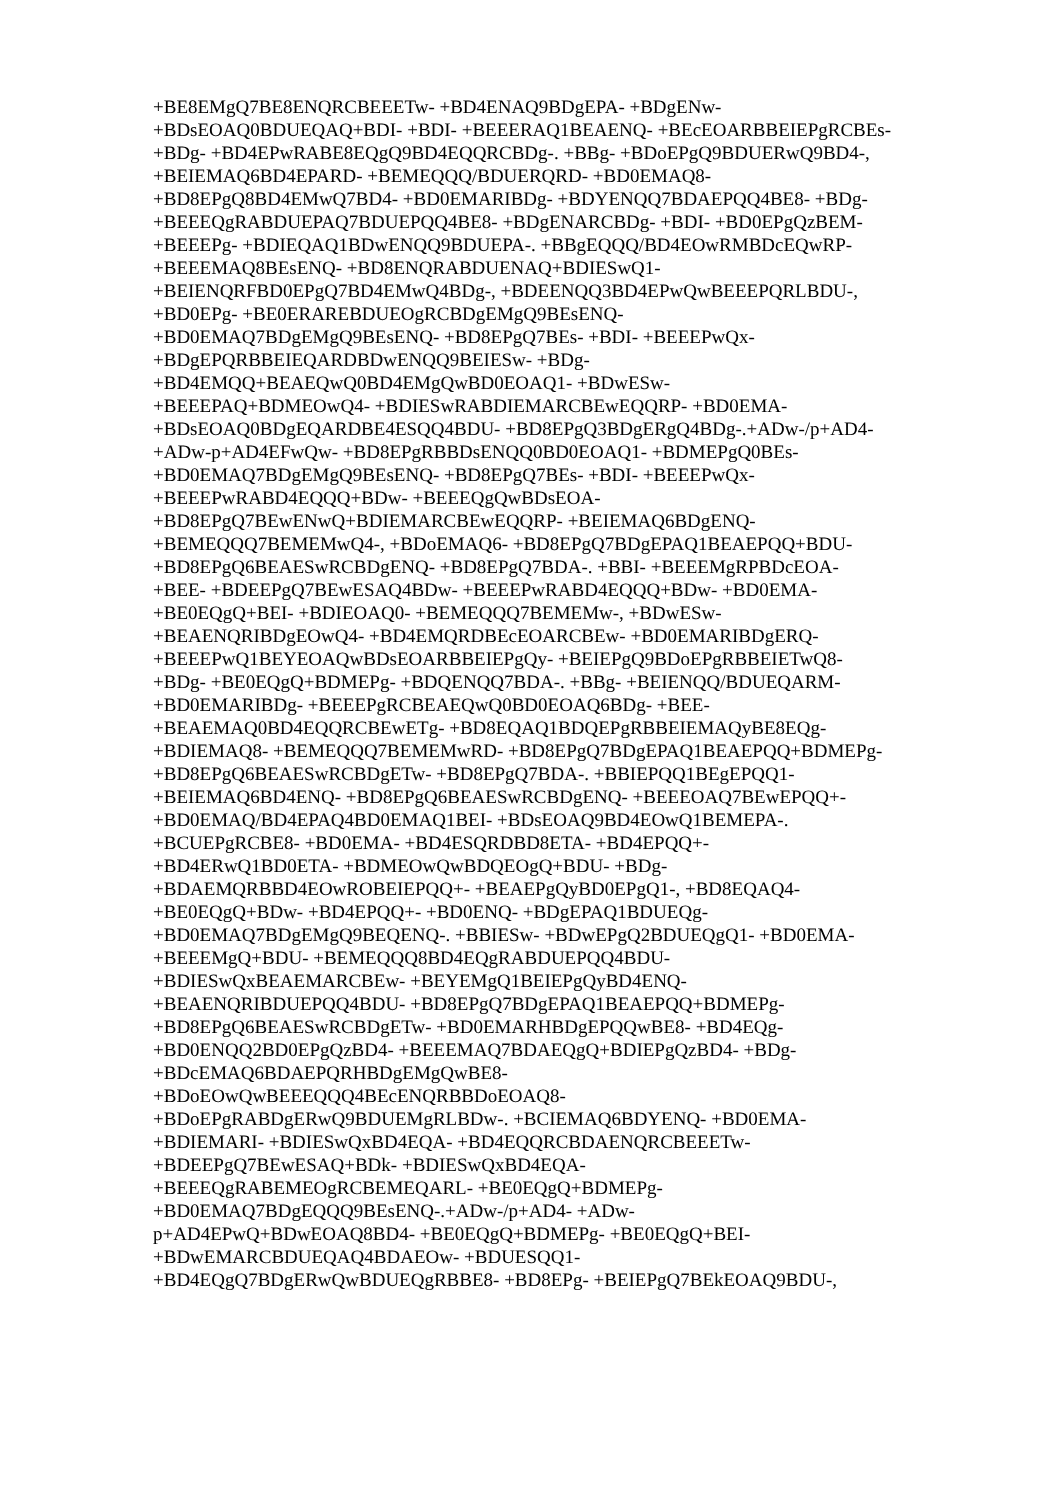+BE8EMgQ7BE8ENQRCBEEETw- +BD4ENAQ9BDgEPA- +BDgENw-
+BDsEOAQ0BDUEQAQ+BDI- +BDI- +BEEERAQ1BEAENQ- +BEcEOARBBEIEPgRCBEs-
+BDg- +BD4EPwRABE8EQgQ9BD4EQQRCBDg-. +BBg- +BDoEPgQ9BDUERwQ9BD4-,
+BEIEMAQ6BD4EPARD- +BEMEQQQ/BDUERQRD- +BD0EMAQ8-
+BD8EPgQ8BD4EMwQ7BD4- +BD0EMARIBDg- +BDYENQQ7BDAEPQQ4BE8- +BDg-
+BEEEQgRABDUEPAQ7BDUEPQQ4BE8- +BDgENARCBDg- +BDI- +BD0EPgQzBEM-
+BEEEPg- +BDIEQAQ1BDwENQQ9BDUEPA-. +BBgEQQQ/BD4EOwRMBDcEQwRP-
+BEEEMAQ8BEsENQ- +BD8ENQRABDUENAQ+BDIESwQ1-
+BEIENQRFBD0EPgQ7BD4EMwQ4BDg-, +BDEENQQ3BD4EPwQwBEEEPQRLBDU-,
+BD0EPg- +BE0ERAREBDUEOgRCBDgEMgQ9BEsENQ-
+BD0EMAQ7BDgEMgQ9BEsENQ- +BD8EPgQ7BEs- +BDI- +BEEEPwQx-
+BDgEPQRBBEIEQARDBDwENQQ9BEIESw- +BDg-
+BD4EMQQ+BEAEQwQ0BD4EMgQwBD0EOAQ1- +BDwESw-
+BEEEPAQ+BDMEOwQ4- +BDIESwRABDIEMARCBEwEQQRP- +BD0EMA-
+BDsEOAQ0BDgEQARDBE4ESQQ4BDU- +BD8EPgQ3BDgERgQ4BDg-.+ADw-/p+AD4-
+ADw-p+AD4EFwQw- +BD8EPgRBBDsENQQ0BD0EOAQ1- +BDMEPgQ0BEs-
+BD0EMAQ7BDgEMgQ9BEsENQ- +BD8EPgQ7BEs- +BDI- +BEEEPwQx-
+BEEEPwRABD4EQQQ+BDw- +BEEEQgQwBDsEOA-
+BD8EPgQ7BEwENwQ+BDIEMARCBEwEQQRP- +BEIEMAQ6BDgENQ-
+BEMEQQQ7BEMEMwQ4-, +BDoEMAQ6- +BD8EPgQ7BDgEPAQ1BEAEPQQ+BDU-
+BD8EPgQ6BEAESwRCBDgENQ- +BD8EPgQ7BDA-. +BBI- +BEEEMgRPBDcEOA-
+BEE- +BDEEPgQ7BEwESAQ4BDw- +BEEEPwRABD4EQQQ+BDw- +BD0EMA-
+BE0EQgQ+BEI- +BDIEOAQ0- +BEMEQQQ7BEMEMw-, +BDwESw-
+BEAENQRIBDgEOwQ4- +BD4EMQRDBEcEOARCBEw- +BD0EMARIBDgERQ-
+BEEEPwQ1BEYEOAQwBDsEOARBBEIEPgQy- +BEIEPgQ9BDoEPgRBBEIETwQ8-
+BDg- +BE0EQgQ+BDMEPg- +BDQENQQ7BDA-. +BBg- +BEIENQQ/BDUEQARM-
+BD0EMARIBDg- +BEEEPgRCBEAEQwQ0BD0EOAQ6BDg- +BEE-
+BEAEMAQ0BD4EQQRCBEwETg- +BD8EQAQ1BDQEPgRBBEIEMAQyBE8EQg-
+BDIEMAQ8- +BEMEQQQ7BEMEMwRD- +BD8EPgQ7BDgEPAQ1BEAEPQQ+BDMEPg-
+BD8EPgQ6BEAESwRCBDgETw- +BD8EPgQ7BDA-. +BBIEPQQ1BEgEPQQ1-
+BEIEMAQ6BD4ENQ- +BD8EPgQ6BEAESwRCBDgENQ- +BEEEOAQ7BEwEPQQ+-
+BD0EMAQ/BD4EPAQ4BD0EMAQ1BEI- +BDsEOAQ9BD4EOwQ1BEMEPA-.
+BCUEPgRCBE8- +BD0EMA- +BD4ESQRDBD8ETA- +BD4EPQQ+-
+BD4ERwQ1BD0ETA- +BDMEOwQwBDQEOgQ+BDU- +BDg-
+BDAEMQRBBD4EOwROBEIEPQQ+- +BEAEPgQyBD0EPgQ1-, +BD8EQAQ4-
+BE0EQgQ+BDw- +BD4EPQQ+- +BD0ENQ- +BDgEPAQ1BDUEQg-
+BD0EMAQ7BDgEMgQ9BEQENQ-. +BBIESw- +BDwEPgQ2BDUEQgQ1- +BD0EMA-
+BEEEMgQ+BDU- +BEMEQQQ8BD4EQgRABDUEPQQ4BDU-
+BDIESwQxBEAEMARCBEw- +BEYEMgQ1BEIEPgQyBD4ENQ-
+BEAENQRIBDUEPQQ4BDU- +BD8EPgQ7BDgEPAQ1BEAEPQQ+BDMEPg-
+BD8EPgQ6BEAESwRCBDgETw- +BD0EMARHBDgEPQQwBE8- +BD4EQg-
+BD0ENQQ2BD0EPgQzBD4- +BEEEMAQ7BDAEQgQ+BDIEPgQzBD4- +BDg-
+BDcEMAQ6BDAEPQRHBDgEMgQwBE8-
+BDoEOwQwBEEEQQQ4BEcENQRBBDoEOAQ8-
+BDoEPgRABDgERwQ9BDUEMgRLBDw-. +BCIEMAQ6BDYENQ- +BD0EMA-
+BDIEMARI- +BDIESwQxBD4EQA- +BD4EQQRCBDAENQRCBEEETw-
+BDEEPgQ7BEwESAQ+BDk- +BDIESwQxBD4EQA-
+BEEEQgRABEMEOgRCBEMEQARL- +BE0EQgQ+BDMEPg-
+BD0EMAQ7BDgEQQQ9BEsENQ-.+ADw-/p+AD4- +ADw-
p+AD4EPwQ+BDwEOAQ8BD4- +BE0EQgQ+BDMEPg- +BE0EQgQ+BEI-
+BDwEMARCBDUEQAQ4BDAEOw- +BDUESQQ1-
+BD4EQgQ7BDgERwQwBDUEQgRBBE8- +BD8EPg- +BEIEPgQ7BEkEOAQ9BDU-,